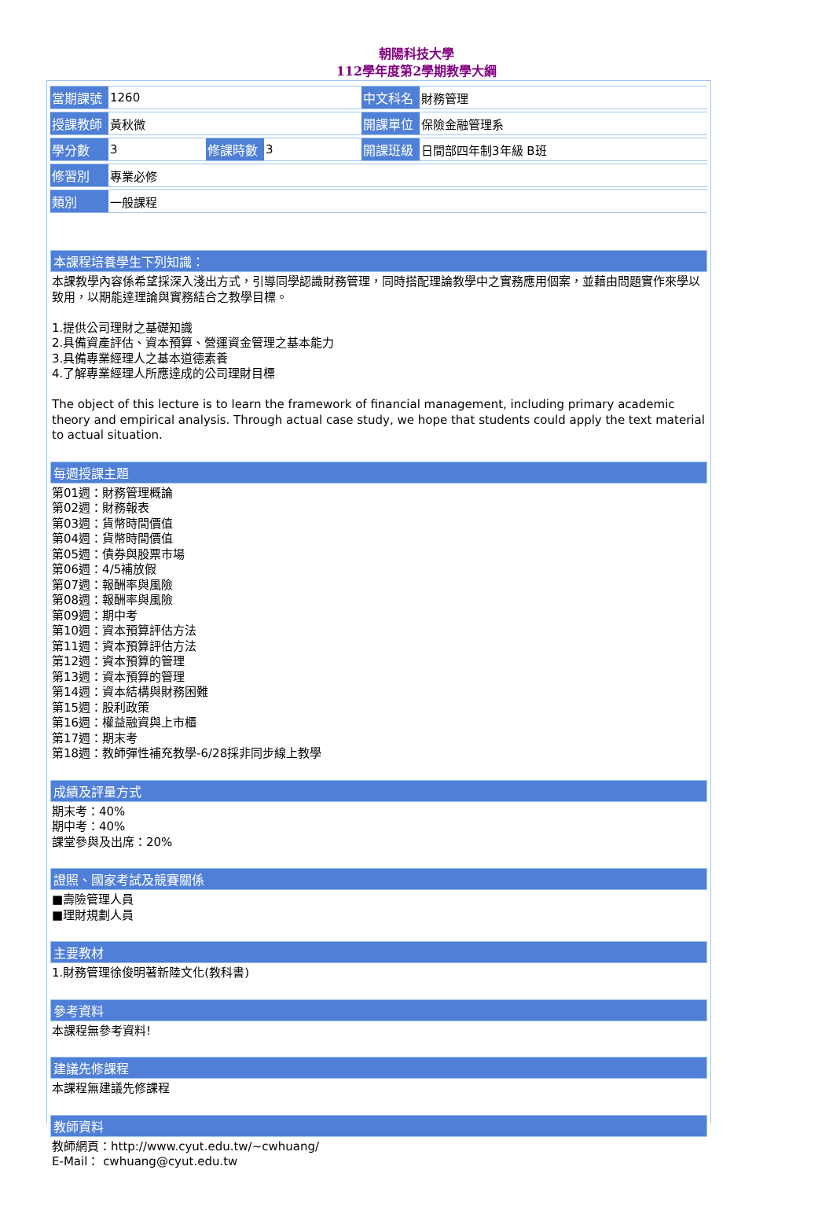朝陽科技大學
112學年度第2學期教學大綱
| 當期課號 | 1260 | | | 中文科名 | 財務管理 |
| 授課教師 | 黃秋微 | | | 開課單位 | 保險金融管理系 |
| 學分數 | 3 | 修課時數 | 3 | 開課班級 | 日間部四年制3年級 B班 |
| 修習別 | 專業必修 | | | | |
| 類別 | 一般課程 | | | | |
本課程培養學生下列知識：
本課教學內容係希望採深入淺出方式，引導同學認識財務管理，同時搭配理論教學中之實務應用個案，並藉由問題實作來學以致用，以期能達理論與實務結合之教學目標。
1.提供公司理財之基礎知識
2.具備資產評估、資本預算、營運資金管理之基本能力
3.具備專業經理人之基本道德素養
4.了解專業經理人所應達成的公司理財目標
The object of this lecture is to learn the framework of financial management, including primary academic theory and empirical analysis. Through actual case study, we hope that students could apply the text material to actual situation.
每週授課主題
第01週：財務管理概論
第02週：財務報表
第03週：貨幣時間價值
第04週：貨幣時間價值
第05週：債券與股票市場
第06週：4/5補放假
第07週：報酬率與風險
第08週：報酬率與風險
第09週：期中考
第10週：資本預算評估方法
第11週：資本預算評估方法
第12週：資本預算的管理
第13週：資本預算的管理
第14週：資本結構與財務困難
第15週：股利政策
第16週：權益融資與上市櫃
第17週：期末考
第18週：教師彈性補充教學-6/28採非同步線上教學
成績及評量方式
期末考：40%
期中考：40%
課堂參與及出席：20%
證照、國家考試及競賽關係
■壽險管理人員
■理財規劃人員
主要教材
1.財務管理徐俊明著新陸文化(教科書)
參考資料
本課程無參考資料!
建議先修課程
本課程無建議先修課程
教師資料
教師網頁：http://www.cyut.edu.tw/~cwhuang/
E-Mail： cwhuang@cyut.edu.tw